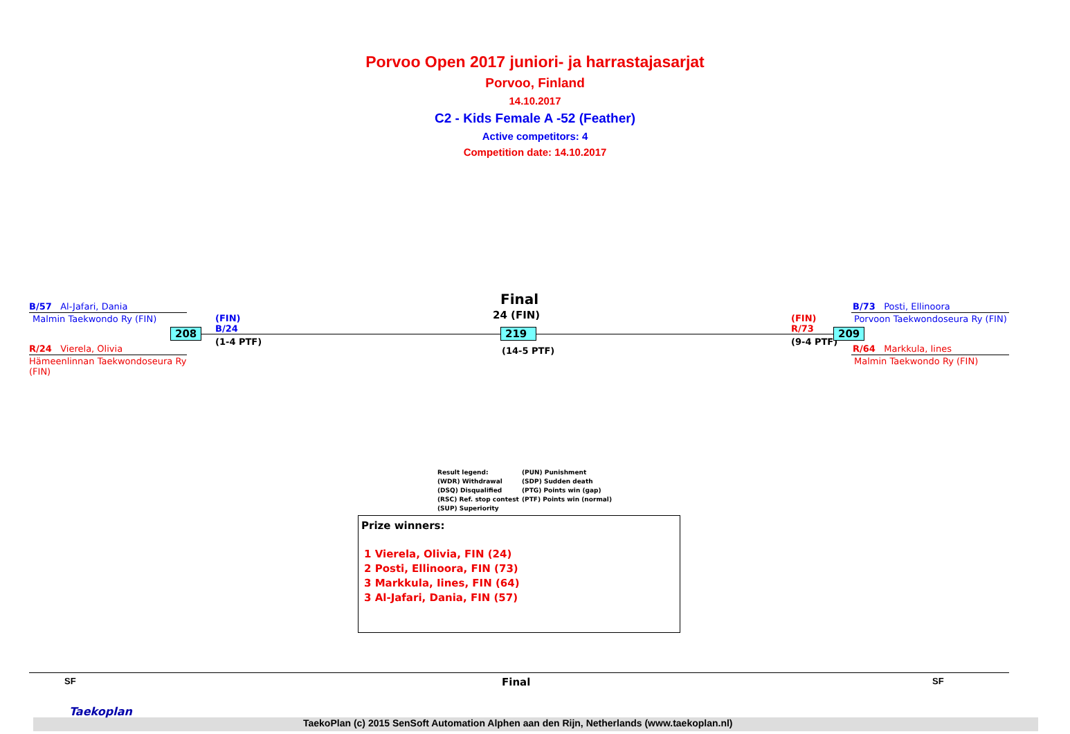Porvoo Open 2017 juniori- ja harrastajasarjat
Porvoo, Finland
14.10.2017
C2 - Kids Female A -52 (Feather)
Active competitors: 4
Competition date: 14.10.2017
B/57 Al-Jafari, Dania
Malmin Taekwondo Ry (FIN)
208
R/24 Vierela, Olivia
Hämeenlinnan Taekwondoseura Ry
(FIN)
(FIN)
B/24
(1-4 PTF)
Final
24 (FIN)
219
(14-5 PTF)
(FIN)
R/73
(9-4 PTF)
209
B/73 Posti, Ellinoora
Porvoon Taekwondoseura Ry (FIN)
R/64 Markkula, Iines
Malmin Taekwondo Ry (FIN)
Result legend:
(WDR) Withdrawal
(DSQ) Disqualified
(RSC) Ref. stop contest
(SUP) Superiority
(PUN) Punishment
(SDP) Sudden death
(PTG) Points win (gap)
(PTF) Points win (normal)
Prize winners:
1 Vierela, Olivia, FIN (24)
2 Posti, Ellinoora, FIN (73)
3 Markkula, Iines, FIN (64)
3 Al-Jafari, Dania, FIN (57)
SF Final SF
Taekoplan
TaekoPlan (c) 2015 SenSoft Automation Alphen aan den Rijn, Netherlands (www.taekoplan.nl)